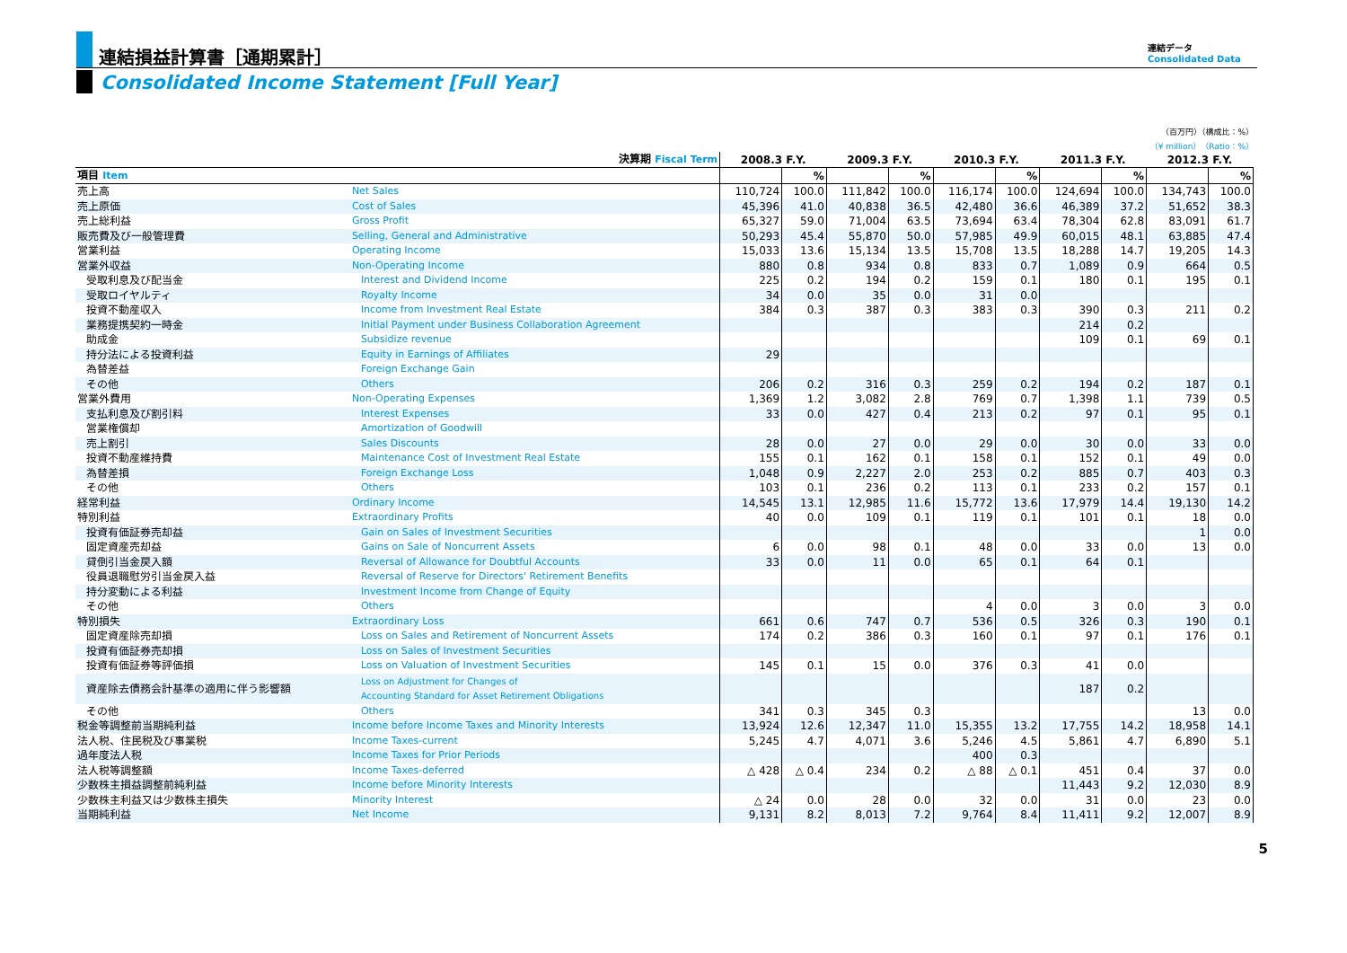連結損益計算書［通期累計］
Consolidated Income Statement [Full Year]
連結データ
Consolidated Data
（百万円）（構成比：%）
（¥ million）（Ratio：%）
| 決算期 Fiscal Term | | 2008.3 F.Y. | | 2009.3 F.Y. | | 2010.3 F.Y. | | 2011.3 F.Y. | | 2012.3 F.Y. | |
| --- | --- | --- | --- | --- | --- | --- | --- | --- | --- | --- | --- |
| 項目 Item | | | % | | % | | % | | % | | % |
| 売上高 | Net Sales | 110,724 | 100.0 | 111,842 | 100.0 | 116,174 | 100.0 | 124,694 | 100.0 | 134,743 | 100.0 |
| 売上原価 | Cost of Sales | 45,396 | 41.0 | 40,838 | 36.5 | 42,480 | 36.6 | 46,389 | 37.2 | 51,652 | 38.3 |
| 売上総利益 | Gross Profit | 65,327 | 59.0 | 71,004 | 63.5 | 73,694 | 63.4 | 78,304 | 62.8 | 83,091 | 61.7 |
| 販売費及び一般管理費 | Selling, General and Administrative | 50,293 | 45.4 | 55,870 | 50.0 | 57,985 | 49.9 | 60,015 | 48.1 | 63,885 | 47.4 |
| 営業利益 | Operating Income | 15,033 | 13.6 | 15,134 | 13.5 | 15,708 | 13.5 | 18,288 | 14.7 | 19,205 | 14.3 |
| 営業外収益 | Non-Operating Income | 880 | 0.8 | 934 | 0.8 | 833 | 0.7 | 1,089 | 0.9 | 664 | 0.5 |
| 受取利息及び配当金 | Interest and Dividend Income | 225 | 0.2 | 194 | 0.2 | 159 | 0.1 | 180 | 0.1 | 195 | 0.1 |
| 受取ロイヤルティ | Royalty Income | 34 | 0.0 | 35 | 0.0 | 31 | 0.0 | | | | |
| 投資不動産収入 | Income from Investment Real Estate | 384 | 0.3 | 387 | 0.3 | 383 | 0.3 | 390 | 0.3 | 211 | 0.2 |
| 業務提携契約一時金 | Initial Payment under Business Collaboration Agreement | | | | | | | 214 | 0.2 | | |
| 助成金 | Subsidize revenue | | | | | | | 109 | 0.1 | 69 | 0.1 |
| 持分法による投資利益 | Equity in Earnings of Affiliates | 29 | | | | | | | | | |
| 為替差益 | Foreign Exchange Gain | | | | | | | | | | |
| その他 | Others | 206 | 0.2 | 316 | 0.3 | 259 | 0.2 | 194 | 0.2 | 187 | 0.1 |
| 営業外費用 | Non-Operating Expenses | 1,369 | 1.2 | 3,082 | 2.8 | 769 | 0.7 | 1,398 | 1.1 | 739 | 0.5 |
| 支払利息及び割引料 | Interest Expenses | 33 | 0.0 | 427 | 0.4 | 213 | 0.2 | 97 | 0.1 | 95 | 0.1 |
| 営業権償却 | Amortization of Goodwill | | | | | | | | | | |
| 売上割引 | Sales Discounts | 28 | 0.0 | 27 | 0.0 | 29 | 0.0 | 30 | 0.0 | 33 | 0.0 |
| 投資不動産維持費 | Maintenance Cost of Investment Real Estate | 155 | 0.1 | 162 | 0.1 | 158 | 0.1 | 152 | 0.1 | 49 | 0.0 |
| 為替差損 | Foreign Exchange Loss | 1,048 | 0.9 | 2,227 | 2.0 | 253 | 0.2 | 885 | 0.7 | 403 | 0.3 |
| その他 | Others | 103 | 0.1 | 236 | 0.2 | 113 | 0.1 | 233 | 0.2 | 157 | 0.1 |
| 経常利益 | Ordinary Income | 14,545 | 13.1 | 12,985 | 11.6 | 15,772 | 13.6 | 17,979 | 14.4 | 19,130 | 14.2 |
| 特別利益 | Extraordinary Profits | 40 | 0.0 | 109 | 0.1 | 119 | 0.1 | 101 | 0.1 | 18 | 0.0 |
| 投資有価証券売却益 | Gain on Sales of Investment Securities | | | | | | | | | 1 | 0.0 |
| 固定資産売却益 | Gains on Sale of Noncurrent Assets | 6 | 0.0 | 98 | 0.1 | 48 | 0.0 | 33 | 0.0 | 13 | 0.0 |
| 貸倒引当金戻入額 | Reversal of Allowance for Doubtful Accounts | 33 | 0.0 | 11 | 0.0 | 65 | 0.1 | 64 | 0.1 | | |
| 役員退職慰労引当金戻入益 | Reversal of Reserve for Directors' Retirement Benefits | | | | | | | | | | |
| 持分変動による利益 | Investment Income from Change of Equity | | | | | | | | | | |
| その他 | Others | | | | | 4 | 0.0 | 3 | 0.0 | 3 | 0.0 |
| 特別損失 | Extraordinary Loss | 661 | 0.6 | 747 | 0.7 | 536 | 0.5 | 326 | 0.3 | 190 | 0.1 |
| 固定資産除売却損 | Loss on Sales and Retirement of Noncurrent Assets | 174 | 0.2 | 386 | 0.3 | 160 | 0.1 | 97 | 0.1 | 176 | 0.1 |
| 投資有価証券売却損 | Loss on Sales of Investment Securities | | | | | | | | | | |
| 投資有価証券等評価損 | Loss on Valuation of Investment Securities | 145 | 0.1 | 15 | 0.0 | 376 | 0.3 | 41 | 0.0 | | |
| 資産除去債務会計基準の適用に伴う影響額 | Loss on Adjustment for Changes of Accounting Standard for Asset Retirement Obligations | | | | | | | 187 | 0.2 | | |
| その他 | Others | 341 | 0.3 | 345 | 0.3 | | | | | 13 | 0.0 |
| 税金等調整前当期純利益 | Income before Income Taxes and Minority Interests | 13,924 | 12.6 | 12,347 | 11.0 | 15,355 | 13.2 | 17,755 | 14.2 | 18,958 | 14.1 |
| 法人税、住民税及び事業税 | Income Taxes-current | 5,245 | 4.7 | 4,071 | 3.6 | 5,246 | 4.5 | 5,861 | 4.7 | 6,890 | 5.1 |
| 過年度法人税 | Income Taxes for Prior Periods | | | | | 400 | 0.3 | | | | |
| 法人税等調整額 | Income Taxes-deferred | △ 428 | △ 0.4 | 234 | 0.2 | △ 88 | △ 0.1 | 451 | 0.4 | 37 | 0.0 |
| 少数株主損益調整前純利益 | Income before Minority Interests | | | | | | | 11,443 | 9.2 | 12,030 | 8.9 |
| 少数株主利益又は少数株主損失 | Minority Interest | △ 24 | 0.0 | 28 | 0.0 | 32 | 0.0 | 31 | 0.0 | 23 | 0.0 |
| 当期純利益 | Net Income | 9,131 | 8.2 | 8,013 | 7.2 | 9,764 | 8.4 | 11,411 | 9.2 | 12,007 | 8.9 |
5